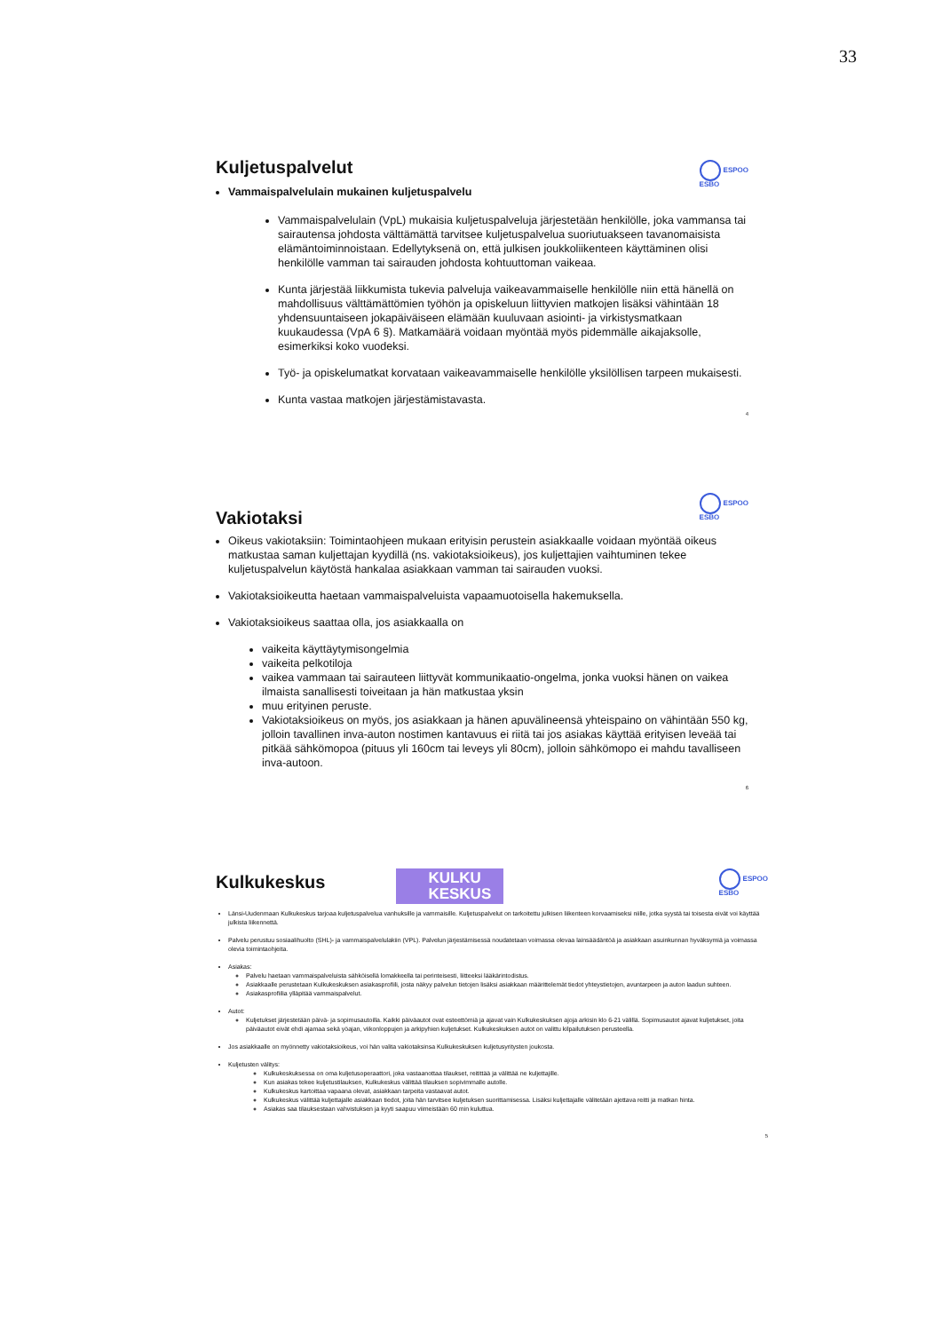33
ESPOO
ESBO
Kuljetuspalvelut
Vammaispalvelulain mukainen kuljetuspalvelu
Vammaispalvelulain (VpL) mukaisia kuljetuspalveluja järjestetään henkilölle, joka vammansa tai sairautensa johdosta välttämättä tarvitsee kuljetuspalvelua suoriutuakseen tavanomaisista elämäntoiminnoistaan. Edellytyksenä on, että julkisen joukkoliikenteen käyttäminen olisi henkilölle vamman tai sairauden johdosta kohtuuttoman vaikeaa.
Kunta järjestää liikkumista tukevia palveluja vaikeavammaiselle henkilölle niin että hänellä on mahdollisuus välttämättömien työhön ja opiskeluun liittyvien matkojen lisäksi vähintään 18 yhdensuuntaiseen jokapäiväiseen elämään kuuluvaan asiointi- ja virkistysmatkaan kuukaudessa (VpA 6 §). Matkamäärä voidaan myöntää myös pidemmälle aikajaksolle, esimerkiksi koko vuodeksi.
Työ- ja opiskelumatkat korvataan vaikeavammaiselle henkilölle yksilöllisen tarpeen mukaisesti.
Kunta vastaa matkojen järjestämistavasta.
4
ESPOO
ESBO
Vakiotaksi
Oikeus vakiotaksiin: Toimintaohjeen mukaan erityisin perustein asiakkaalle voidaan myöntää oikeus matkustaa saman kuljettajan kyydillä (ns. vakiotaksioikeus), jos kuljettajien vaihtuminen tekee kuljetuspalvelun käytöstä hankalaa asiakkaan vamman tai sairauden vuoksi.
Vakiotaksioikeutta haetaan vammaispalveluista vapaamuotoisella hakemuksella.
Vakiotaksioikeus saattaa olla, jos asiakkaalla on
vaikeita käyttäytymisongelmia
vaikeita pelkotiloja
vaikea vammaan tai sairauteen liittyvät kommunikaatio-ongelma, jonka vuoksi hänen on vaikea ilmaista sanallisesti toiveitaan ja hän matkustaa yksin
muu erityinen peruste.
Vakiotaksioikeus on myös, jos asiakkaan ja hänen apuvälineensä yhteispaino on vähintään 550 kg, jolloin tavallinen inva-auton nostimen kantavuus ei riitä tai jos asiakas käyttää erityisen leveää tai pitkää sähkömopoa (pituus yli 160cm tai leveys yli 80cm), jolloin sähkömopo ei mahdu tavalliseen inva-autoon.
6
ESPOO
ESBO
Kulkukeskus
KULKU
KESKUS
Länsi-Uudenmaan Kulkukeskus tarjoaa kuljetuspalvelua vanhuksille ja vammaisille. Kuljetuspalvelut on tarkoitettu julkisen liikenteen korvaamiseksi niille, jotka syystä tai toisesta eivät voi käyttää julkista liikennettä.
Palvelu perustuu sosiaalihuolto (SHL)- ja vammaispalvelulakiin (VPL). Palvelun järjestämisessä noudatetaan voimassa olevaa lainsäädäntöä ja asiakkaan asuinkunnan hyväksymiä ja voimassa olevia toimintaohjeita.
Asiakas:
Palvelu haetaan vammaispalveluista sähköisellä lomakkeella tai perinteisesti, liitteeksi lääkärintodistus.
Asiakkaalle perustetaan Kulkukeskuksen asiakasprofiili, josta näkyy palvelun tietojen lisäksi asiakkaan määrittelemät tiedot yhteystietojen, avuntarpeen ja auton laadun suhteen.
Asiakasprofiilia ylläpitää vammaispalvelut.
Autot:
Kuljetukset järjestetään päivä- ja sopimusautoilla. Kaikki päiväautot ovat esteettömiä ja ajavat vain Kulkukeskuksen ajoja arkisin klo 6-21 välillä. Sopimusautot ajavat kuljetukset, joita päiväautot eivät ehdi ajamaa sekä yöajan, viikonloppujen ja arkipyhien kuljetukset. Kulkukeskuksen autot on valittu kilpailutuksen perusteella.
Jos asiakkaalle on myönnetty vakiotaksioikeus, voi hän valita vakiotaksinsa Kulkukeskuksen kuljetusyritysten joukosta.
Kuljetusten välitys:
Kulkukeskuksessa on oma kuljetusoperaattori, joka vastaanottaa tilaukset, reitittää ja välittää ne kuljettajille.
Kun asiakas tekee kuljetustilauksen, Kulkukeskus välittää tilauksen sopivimmalle autolle.
Kulkukeskus kartoittaa vapaana olevat, asiakkaan tarpeita vastaavat autot.
Kulkukeskus välittää kuljettajalle asiakkaan tiedot, joita hän tarvitsee kuljetuksen suorittamisessa. Lisäksi kuljettajalle välitetään ajettava reitti ja matkan hinta.
Asiakas saa tilauksestaan vahvistuksen ja kyyti saapuu viimeistään 60 min kuluttua.
5